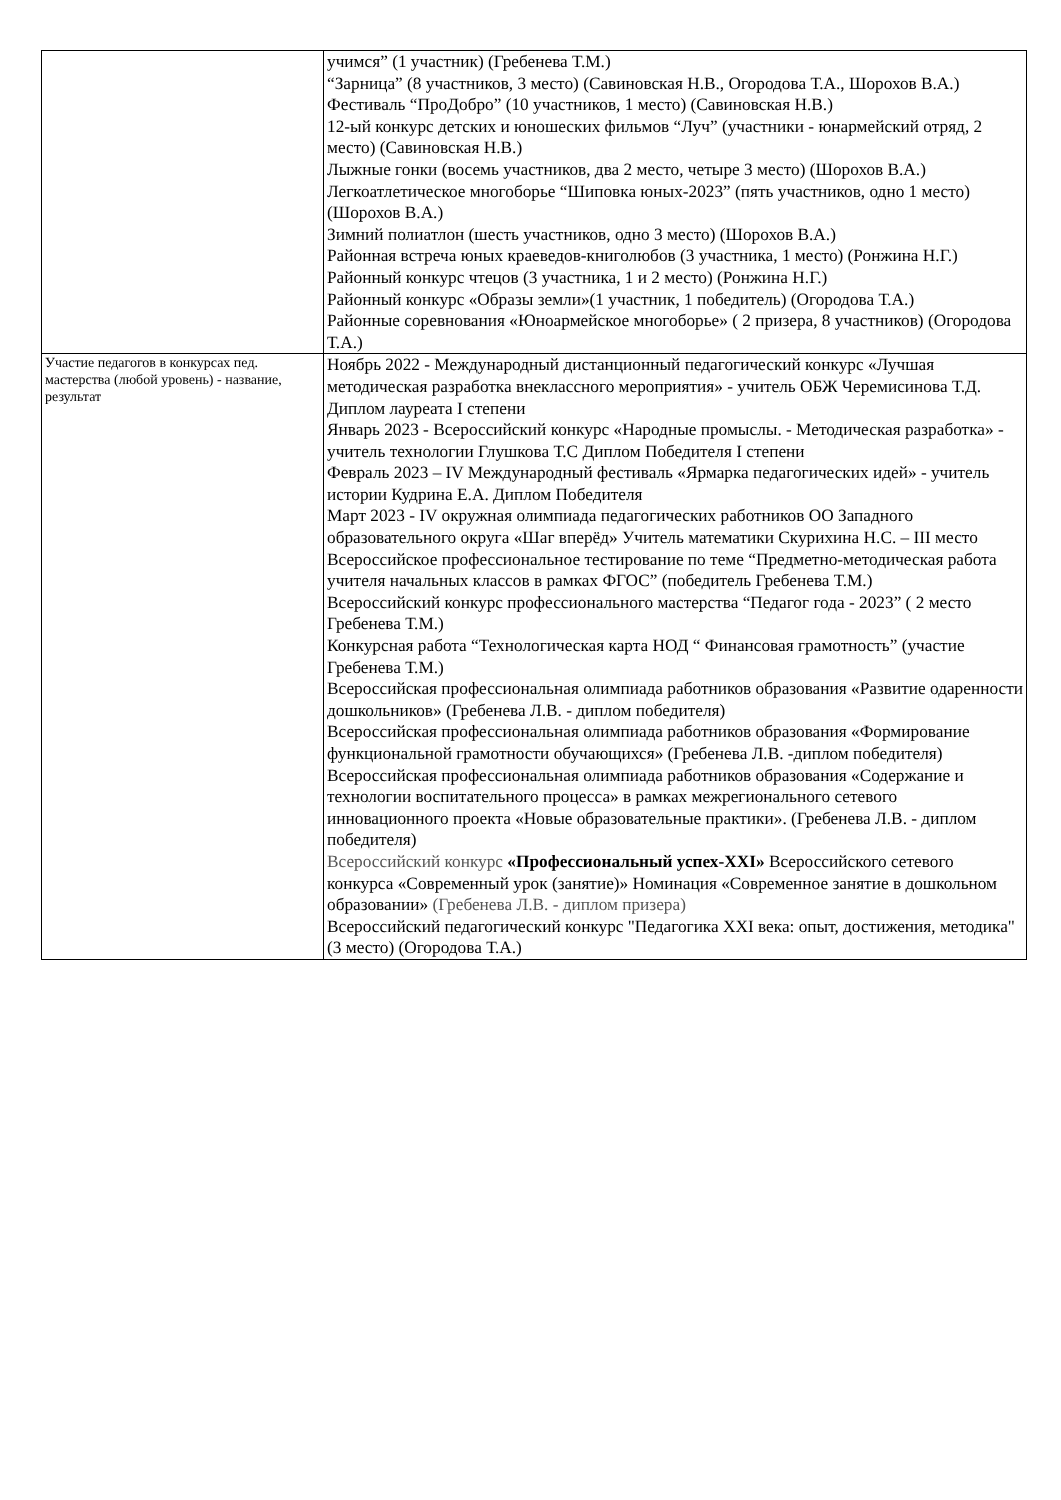| | учимся” (1 участник) (Гребенева Т.М.) “Зарница” (8 участников, 3 место) (Савиновская Н.В., Огородова Т.А., Шорохов В.А.) Фестиваль “ПроДобро” (10 участников, 1 место) (Савиновская Н.В.) 12-ый конкурс детских и юношеских фильмов “Луч” (участники - юнармейский отряд, 2 место) (Савиновская Н.В.) Лыжные гонки (восемь участников, два 2 место, четыре 3 место) (Шорохов В.А.) Легкоатлетическое многоборье “Шиповка юных-2023” (пять участников, одно 1 место) (Шорохов В.А.) Зимний полиатлон (шесть участников, одно 3 место) (Шорохов В.А.) Районная встреча юных краеведов-книголюбов (3 участника, 1 место) (Ронжина Н.Г.) Районный конкурс чтецов (3 участника, 1 и 2 место) (Ронжина Н.Г.) Районный конкурс «Образы земли»(1 участник, 1 победитель) (Огородова Т.А.) Районные соревнования «Юноармейское многоборье» ( 2 призера, 8 участников) (Огородова Т.А.) |
| Участие педагогов в конкурсах пед. мастерства (любой уровень) - название, результат | Ноябрь 2022 - Международный дистанционный педагогический конкурс «Лучшая методическая разработка внеклассного мероприятия» - учитель ОБЖ Черемисинова Т.Д. Диплом лауреата I степени Январь 2023 - Всероссийский конкурс «Народные промыслы. - Методическая разработка» - учитель технологии Глушкова Т.С Диплом Победителя I степени Февраль 2023 – IV Международный фестиваль «Ярмарка педагогических идей» - учитель истории Кудрина Е.А. Диплом Победителя Март 2023 - IV окружная олимпиада педагогических работников ОО Западного образовательного округа «Шаг вперёд» Учитель математики Скурихина Н.С. – III место Всероссийское профессиональное тестирование по теме “Предметно-методическая работа учителя начальных классов в рамках ФГОС” (победитель Гребенева Т.М.) Всероссийский конкурс профессионального мастерства “Педагог года - 2023” ( 2 место Гребенева Т.М.) Конкурсная работа “Технологическая карта НОД “ Финансовая грамотность” (участие Гребенева Т.М.) Всероссийская профессиональная олимпиада работников образования «Развитие одаренности дошкольников» (Гребенева Л.В. - диплом победителя) Всероссийская профессиональная олимпиада работников образования «Формирование функциональной грамотности обучающихся» (Гребенева Л.В. -диплом победителя) Всероссийская профессиональная олимпиада работников образования «Содержание и технологии воспитательного процесса» в рамках межрегионального сетевого инновационного проекта «Новые образовательные практики». (Гребенева Л.В. - диплом победителя) Всероссийский конкурс «Профессиональный успех-XXI» Всероссийского сетевого конкурса «Современный урок (занятие)» Номинация «Современное занятие в дошкольном образовании» (Гребенева Л.В. - диплом призера) Всероссийский педагогический конкурс "Педагогика XXI века: опыт, достижения, методика" (3 место) (Огородова Т.А.) |